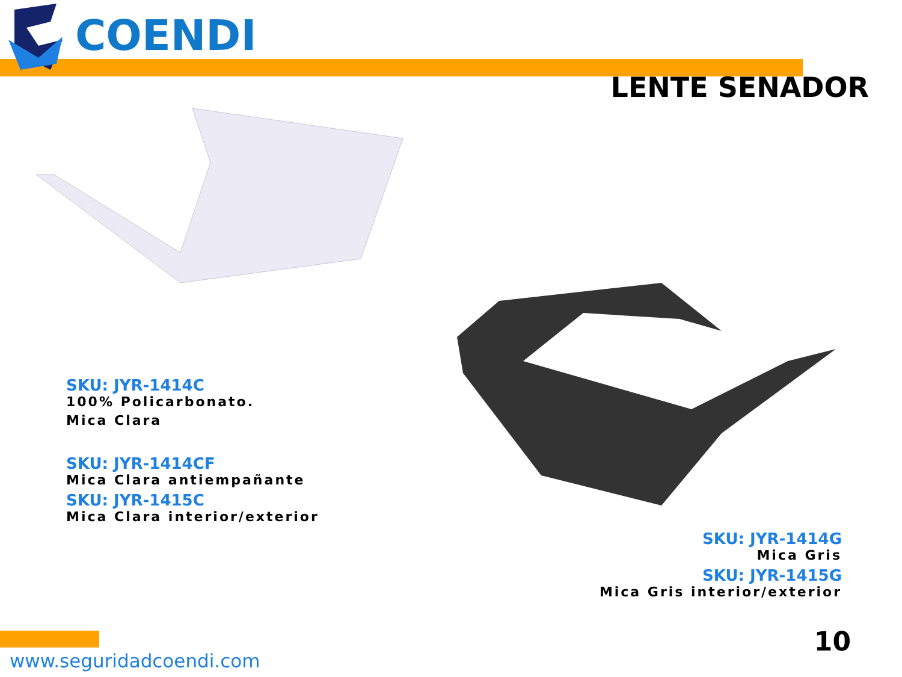COENDI
LENTE SENADOR
SKU: JYR-1414C
100% Policarbonato.
Mica Clara
SKU: JYR-1414CF
Mica Clara antiempañante
SKU: JYR-1415C
Mica Clara interior/exterior
SKU: JYR-1414G
Mica Gris
SKU: JYR-1415G
Mica Gris interior/exterior
www.seguridadcoendi.com
10